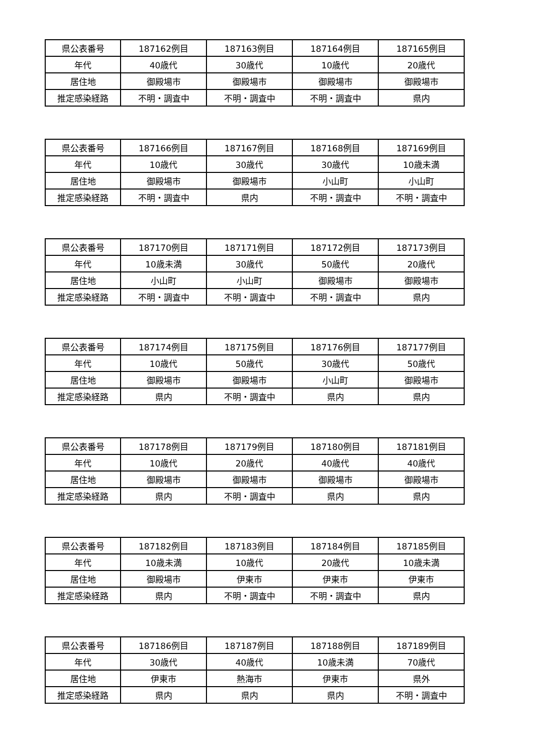| 県公表番号 | 187162例目 | 187163例目 | 187164例目 | 187165例目 |
| 年代 | 40歳代 | 30歳代 | 10歳代 | 20歳代 |
| 居住地 | 御殿場市 | 御殿場市 | 御殿場市 | 御殿場市 |
| 推定感染経路 | 不明・調査中 | 不明・調査中 | 不明・調査中 | 県内 |
| 県公表番号 | 187166例目 | 187167例目 | 187168例目 | 187169例目 |
| 年代 | 10歳代 | 30歳代 | 30歳代 | 10歳未満 |
| 居住地 | 御殿場市 | 御殿場市 | 小山町 | 小山町 |
| 推定感染経路 | 不明・調査中 | 県内 | 不明・調査中 | 不明・調査中 |
| 県公表番号 | 187170例目 | 187171例目 | 187172例目 | 187173例目 |
| 年代 | 10歳未満 | 30歳代 | 50歳代 | 20歳代 |
| 居住地 | 小山町 | 小山町 | 御殿場市 | 御殿場市 |
| 推定感染経路 | 不明・調査中 | 不明・調査中 | 不明・調査中 | 県内 |
| 県公表番号 | 187174例目 | 187175例目 | 187176例目 | 187177例目 |
| 年代 | 10歳代 | 50歳代 | 30歳代 | 50歳代 |
| 居住地 | 御殿場市 | 御殿場市 | 小山町 | 御殿場市 |
| 推定感染経路 | 県内 | 不明・調査中 | 県内 | 県内 |
| 県公表番号 | 187178例目 | 187179例目 | 187180例目 | 187181例目 |
| 年代 | 10歳代 | 20歳代 | 40歳代 | 40歳代 |
| 居住地 | 御殿場市 | 御殿場市 | 御殿場市 | 御殿場市 |
| 推定感染経路 | 県内 | 不明・調査中 | 県内 | 県内 |
| 県公表番号 | 187182例目 | 187183例目 | 187184例目 | 187185例目 |
| 年代 | 10歳未満 | 10歳代 | 20歳代 | 10歳未満 |
| 居住地 | 御殿場市 | 伊東市 | 伊東市 | 伊東市 |
| 推定感染経路 | 県内 | 不明・調査中 | 不明・調査中 | 県内 |
| 県公表番号 | 187186例目 | 187187例目 | 187188例目 | 187189例目 |
| 年代 | 30歳代 | 40歳代 | 10歳未満 | 70歳代 |
| 居住地 | 伊東市 | 熱海市 | 伊東市 | 県外 |
| 推定感染経路 | 県内 | 県内 | 県内 | 不明・調査中 |